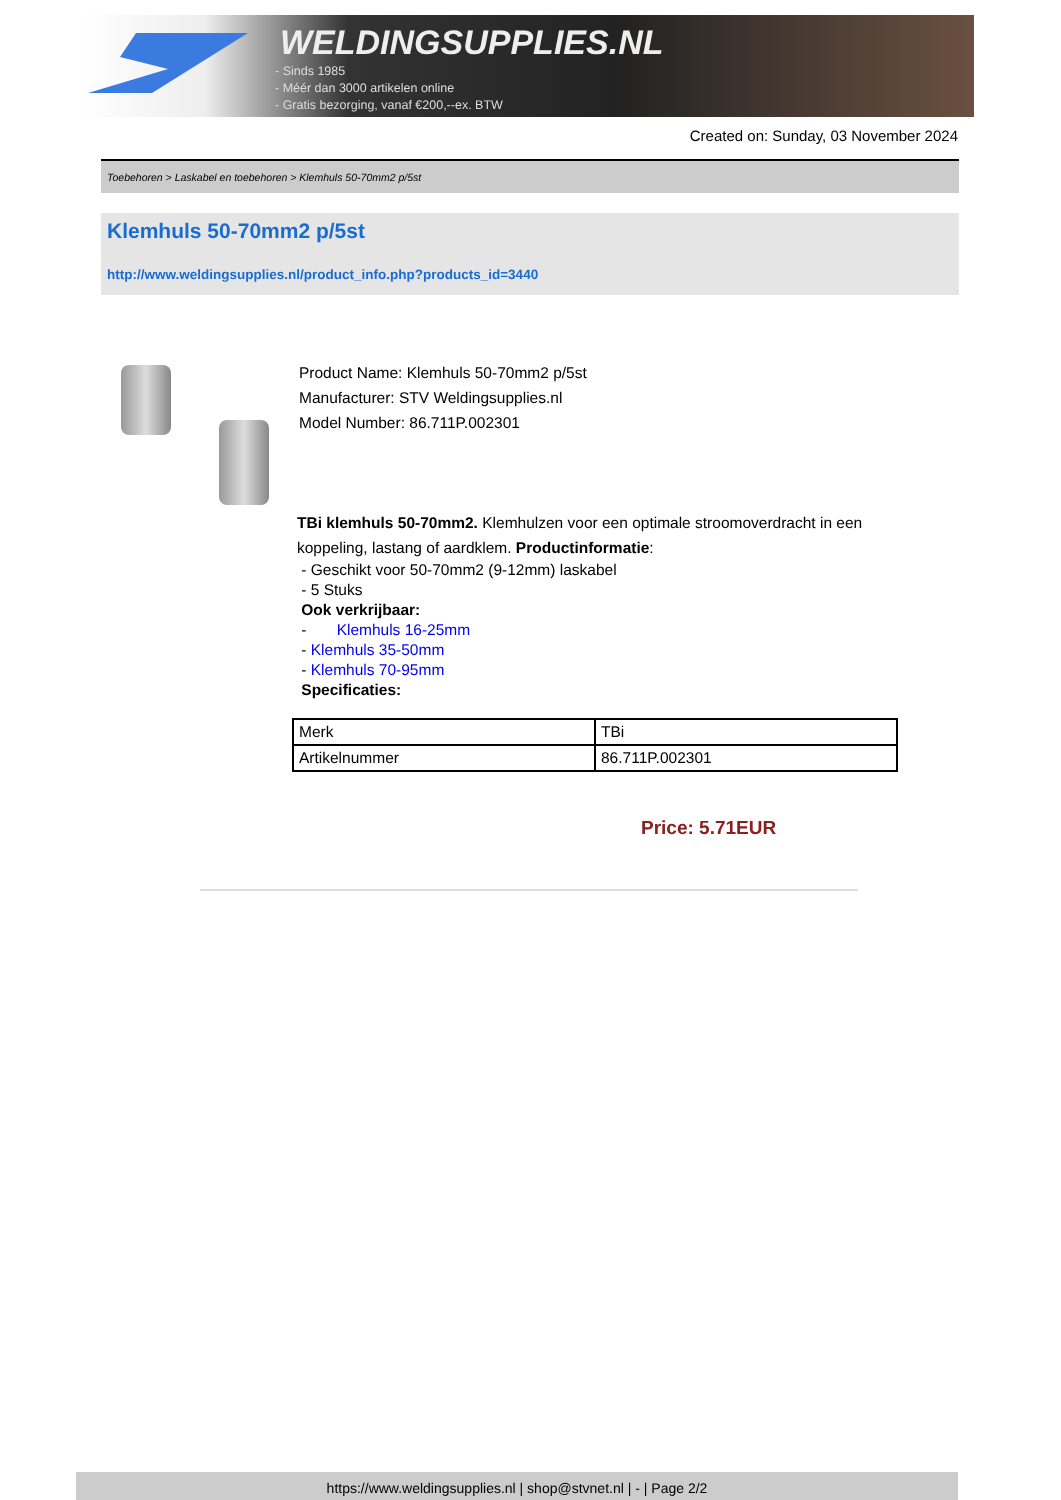WELDINGSUPPLIES.NL
- Sinds 1985
- Méér dan 3000 artikelen online
- Gratis bezorging, vanaf €200,--ex. BTW
Created on: Sunday, 03 November 2024
Toebehoren > Laskabel en toebehoren > Klemhuls 50-70mm2 p/5st
Klemhuls 50-70mm2 p/5st
http://www.weldingsupplies.nl/product_info.php?products_id=3440
Product Name: Klemhuls 50-70mm2 p/5st
Manufacturer: STV Weldingsupplies.nl
Model Number: 86.711P.002301
TBi klemhuls 50-70mm2. Klemhulzen voor een optimale stroomoverdracht in een koppeling, lastang of aardklem. Productinformatie:
- Geschikt voor 50-70mm2 (9-12mm) laskabel
- 5 Stuks
Ook verkrijbaar:
- Klemhuls 16-25mm
- Klemhuls 35-50mm
- Klemhuls 70-95mm
Specificaties:
| Merk | TBi |
| Artikelnummer | 86.711P.002301 |
Price: 5.71EUR
https://www.weldingsupplies.nl | shop@stvnet.nl | - | Page 2/2